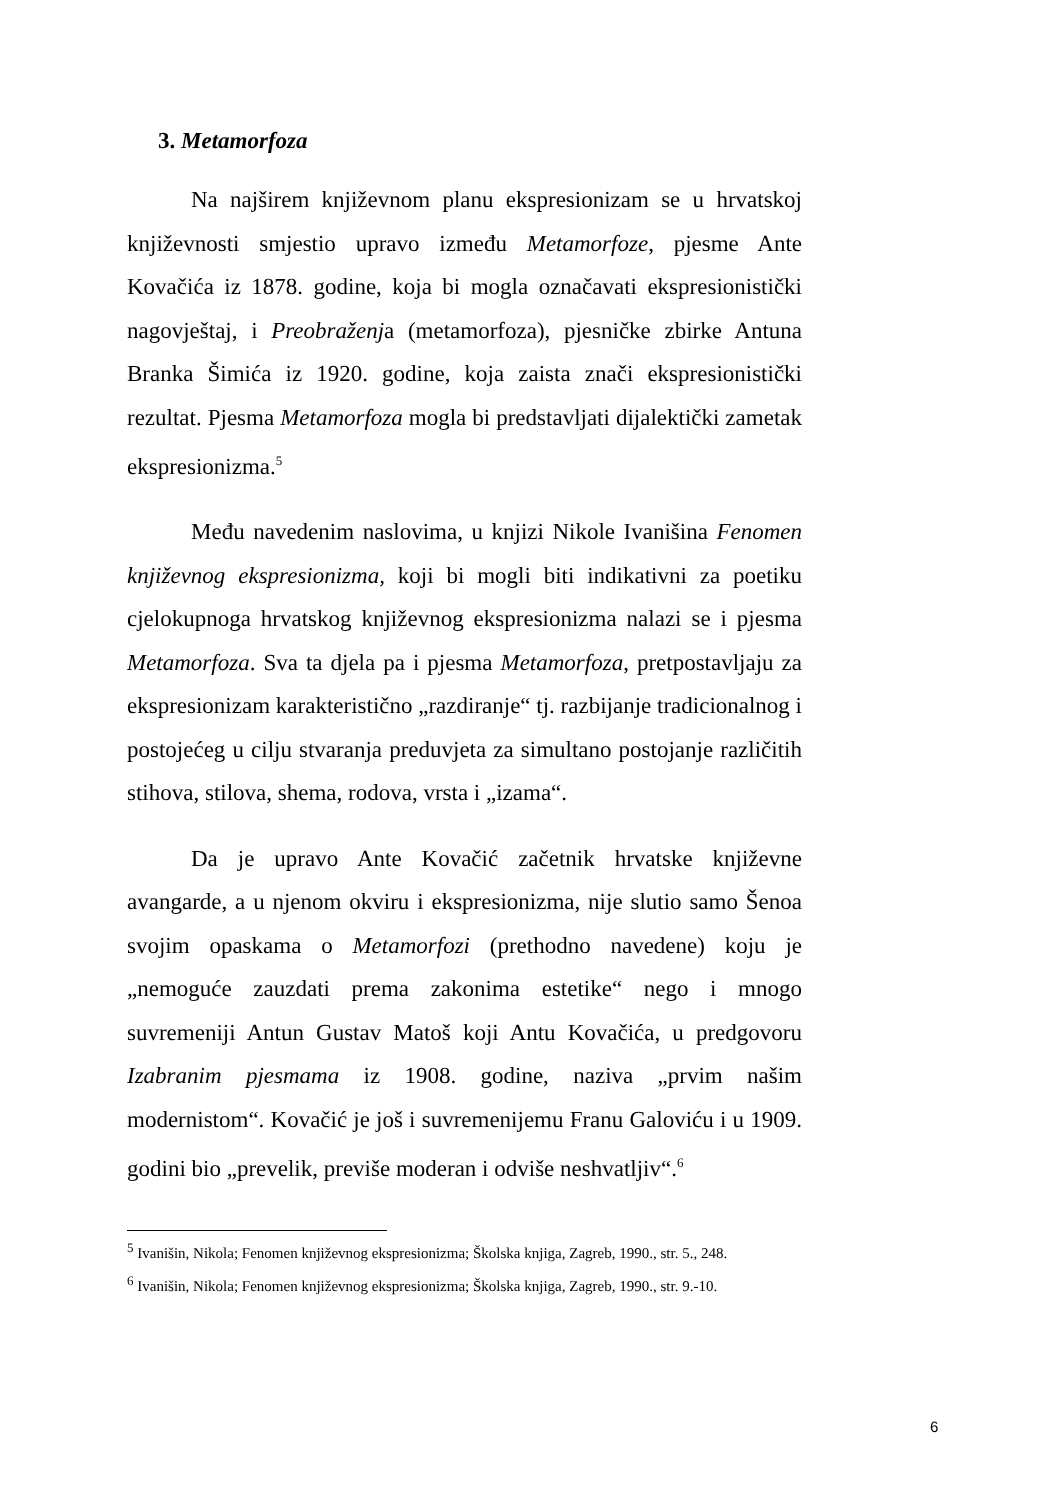3. Metamorfoza
Na najširem književnom planu ekspresionizam se u hrvatskoj književnosti smjestio upravo između Metamorfoze, pjesme Ante Kovačića iz 1878. godine, koja bi mogla označavati ekspresionistički nagovještaj, i Preobraženja (metamorfoza), pjesničke zbirke Antuna Branka Šimića iz 1920. godine, koja zaista znači ekspresionistički rezultat. Pjesma Metamorfoza mogla bi predstavljati dijalektički zametak ekspresionizma.<sup>5</sup>
Među navedenim naslovima, u knjizi Nikole Ivanišina Fenomen književnog ekspresionizma, koji bi mogli biti indikativni za poetiku cjelokupnoga hrvatskog književnog ekspresionizma nalazi se i pjesma Metamorfoza. Sva ta djela pa i pjesma Metamorfoza, pretpostavljaju za ekspresionizam karakteristično „razdiranje“ tj. razbijanje tradicionalnog i postojećeg u cilju stvaranja preduvjeta za simultano postojanje različitih stihova, stilova, shema, rodova, vrsta i „izama“.
Da je upravo Ante Kovačić začetnik hrvatske književne avangarde, a u njenom okviru i ekspresionizma, nije slutio samo Šenoa svojim opaskama o Metamorfozi (prethodno navedene) koju je „nemoguće zauzdati prema zakonima estetike“ nego i mnogo suvremeniji Antun Gustav Matoš koji Antu Kovačića, u predgovoru Izabranim pjesmama iz 1908. godine, naziva „prvim našim modernistom“. Kovačić je još i suvremenijemu Franu Galoviću i u 1909. godini bio „prevelik, previše moderan i odviše neshvatljiv“.<sup>6</sup>
<sup>5</sup> Ivanišin, Nikola; Fenomen književnog ekspresionizma; Školska knjiga, Zagreb, 1990., str. 5., 248.
<sup>6</sup> Ivanišin, Nikola; Fenomen književnog ekspresionizma; Školska knjiga, Zagreb, 1990., str. 9.-10.
6